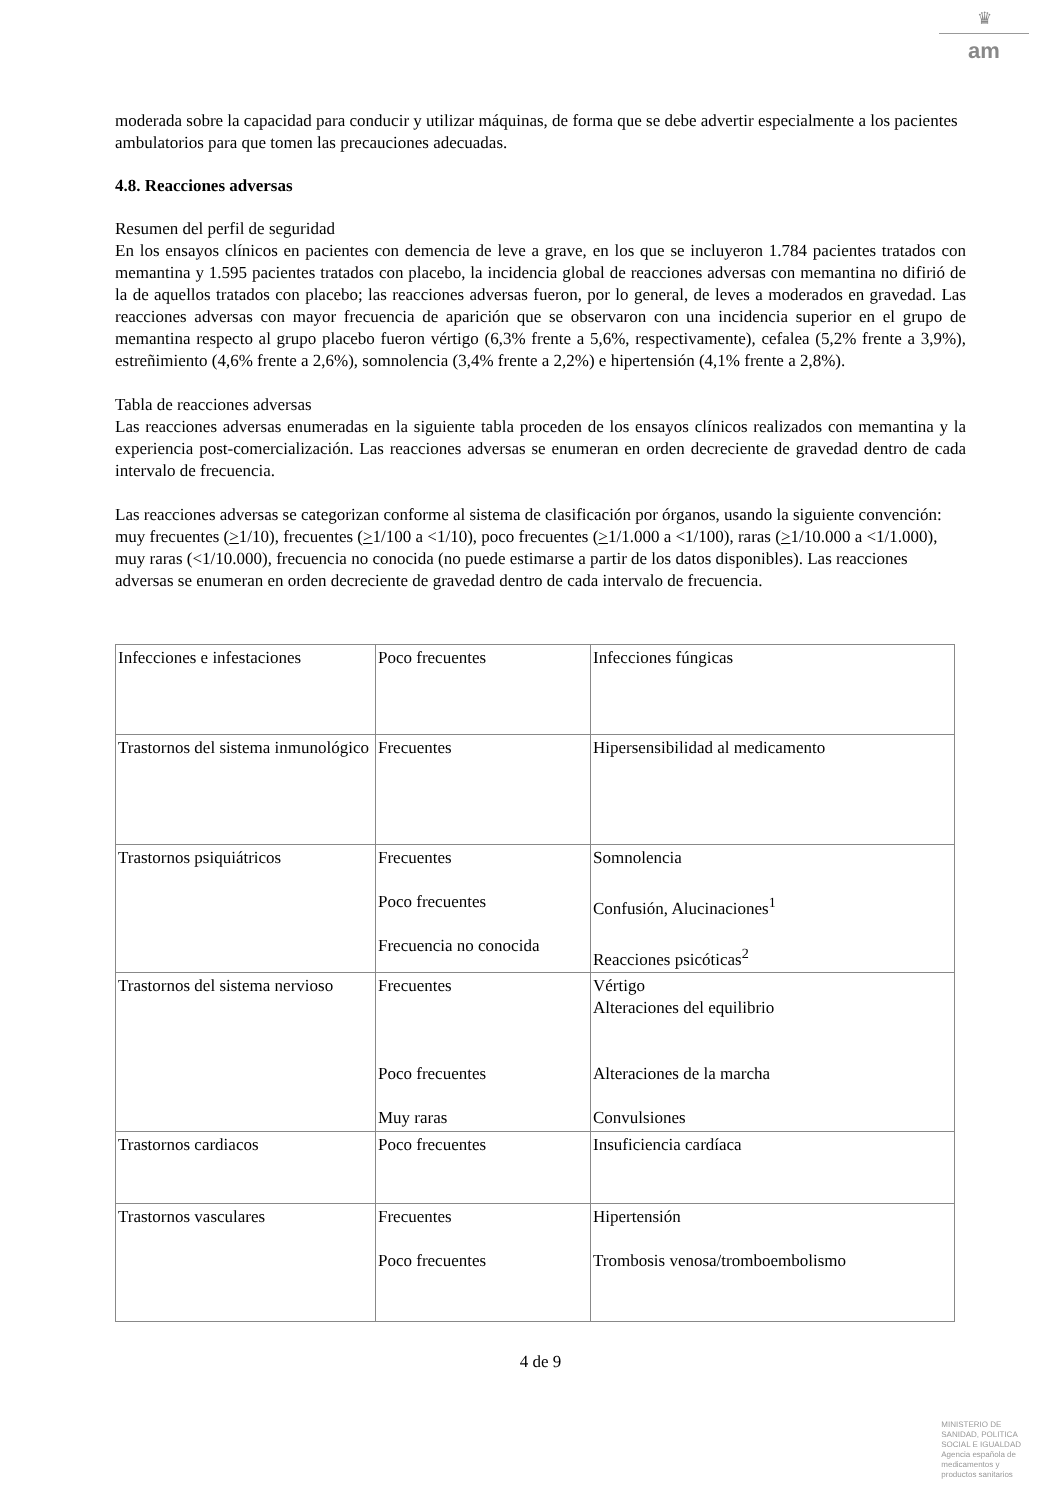♛
am
moderada sobre la capacidad para conducir y utilizar máquinas, de forma que se debe advertir especialmente a los pacientes ambulatorios para que tomen las precauciones adecuadas.
4.8. Reacciones adversas
Resumen del perfil de seguridad
En los ensayos clínicos en pacientes con demencia de leve a grave, en los que se incluyeron 1.784 pacientes tratados con memantina y 1.595 pacientes tratados con placebo, la incidencia global de reacciones adversas con memantina no difirió de la de aquellos tratados con placebo; las reacciones adversas fueron, por lo general, de leves a moderados en gravedad. Las reacciones adversas con mayor frecuencia de aparición que se observaron con una incidencia superior en el grupo de memantina respecto al grupo placebo fueron vértigo (6,3% frente a 5,6%, respectivamente), cefalea (5,2% frente a 3,9%), estreñimiento (4,6% frente a 2,6%), somnolencia (3,4% frente a 2,2%) e hipertensión (4,1% frente a 2,8%).
Tabla de reacciones adversas
Las reacciones adversas enumeradas en la siguiente tabla proceden de los ensayos clínicos realizados con memantina y la experiencia post-comercialización. Las reacciones adversas se enumeran en orden decreciente de gravedad dentro de cada intervalo de frecuencia.
Las reacciones adversas se categorizan conforme al sistema de clasificación por órganos, usando la siguiente convención: muy frecuentes (>1/10), frecuentes (>1/100 a <1/10), poco frecuentes (>1/1.000 a <1/100), raras (>1/10.000 a <1/1.000), muy raras (<1/10.000), frecuencia no conocida (no puede estimarse a partir de los datos disponibles). Las reacciones adversas se enumeran en orden decreciente de gravedad dentro de cada intervalo de frecuencia.
| Infecciones e infestaciones | Poco frecuentes | Infecciones fúngicas |
| Trastornos del sistema inmunológico | Frecuentes | Hipersensibilidad al medicamento |
| Trastornos psiquiátricos | Frecuentes Poco frecuentes Frecuencia no conocida | Somnolencia Confusión, Alucinaciones<sup>1</sup> Reacciones psicóticas<sup>2</sup> |
| Trastornos del sistema nervioso | Frecuentes Poco frecuentes Muy raras | Vértigo Alteraciones del equilibrio Alteraciones de la marcha Convulsiones |
| Trastornos cardiacos | Poco frecuentes | Insuficiencia cardíaca |
| Trastornos vasculares | Frecuentes Poco frecuentes | Hipertensión Trombosis venosa/tromboembolismo |
4 de 9
MINISTERIO DE
SANIDAD, POLITICA
SOCIAL E IGUALDAD
Agencia española de
medicamentos y
productos sanitarios